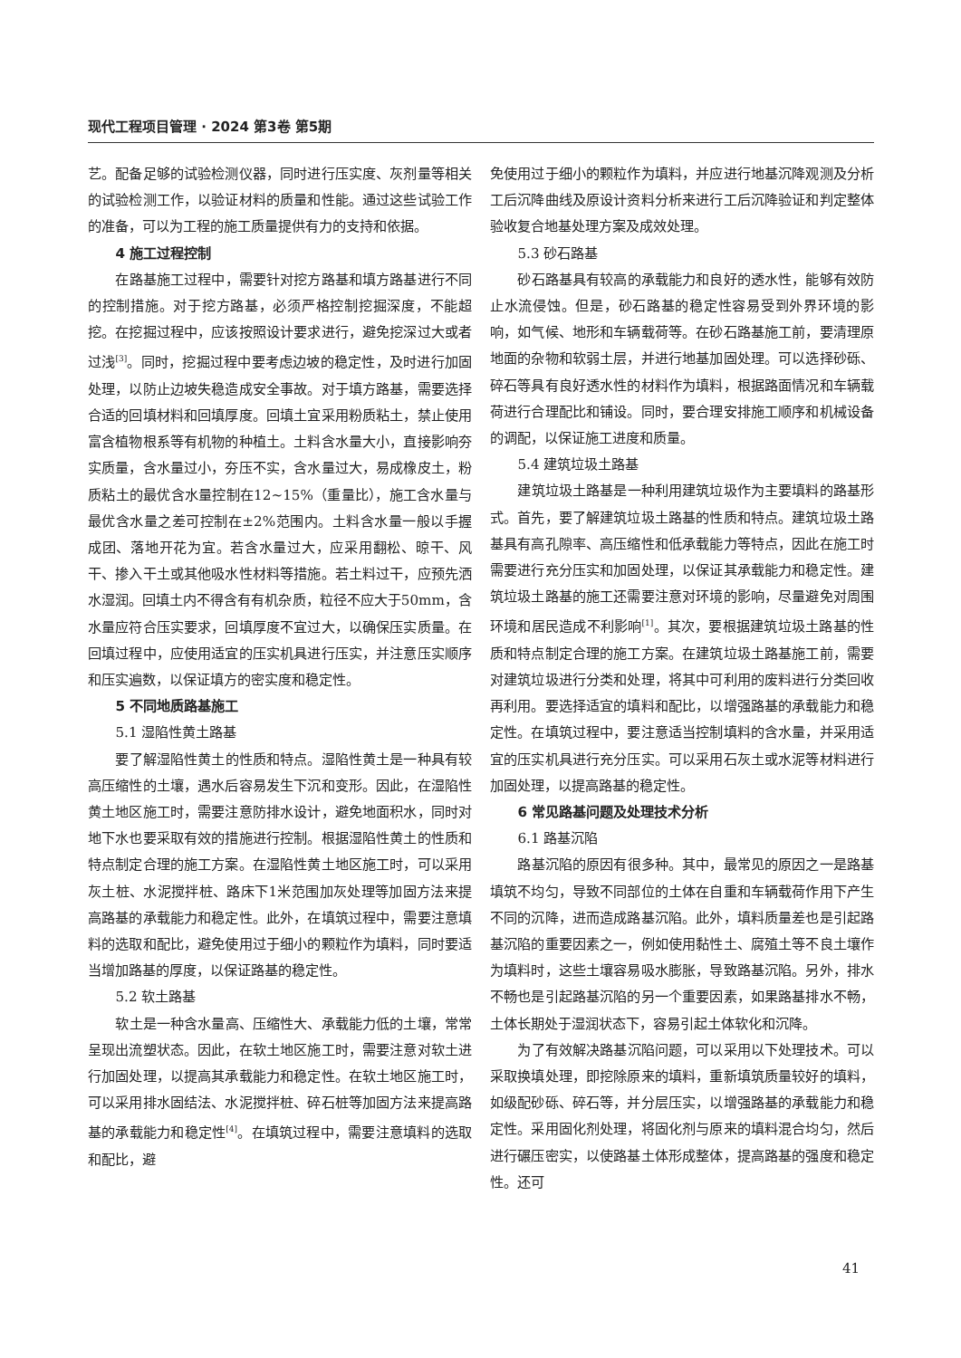现代工程项目管理 · 2024 第3卷 第5期
艺。配备足够的试验检测仪器，同时进行压实度、灰剂量等相关的试验检测工作，以验证材料的质量和性能。通过这些试验工作的准备，可以为工程的施工质量提供有力的支持和依据。
4 施工过程控制
在路基施工过程中，需要针对挖方路基和填方路基进行不同的控制措施。对于挖方路基，必须严格控制挖掘深度，不能超挖。在挖掘过程中，应该按照设计要求进行，避免挖深过大或者过浅<sup>[3]</sup>。同时，挖掘过程中要考虑边坡的稳定性，及时进行加固处理，以防止边坡失稳造成安全事故。对于填方路基，需要选择合适的回填材料和回填厚度。回填土宜采用粉质粘土，禁止使用富含植物根系等有机物的种植土。土料含水量大小，直接影响夯实质量，含水量过小，夯压不实，含水量过大，易成橡皮土，粉质粘土的最优含水量控制在12~15%（重量比），施工含水量与最优含水量之差可控制在±2%范围内。土料含水量一般以手握成团、落地开花为宜。若含水量过大，应采用翻松、晾干、风干、掺入干土或其他吸水性材料等措施。若土料过干，应预先洒水湿润。回填土内不得含有有机杂质，粒径不应大于50mm，含水量应符合压实要求，回填厚度不宜过大，以确保压实质量。在回填过程中，应使用适宜的压实机具进行压实，并注意压实顺序和压实遍数，以保证填方的密实度和稳定性。
5 不同地质路基施工
5.1 湿陷性黄土路基
要了解湿陷性黄土的性质和特点。湿陷性黄土是一种具有较高压缩性的土壤，遇水后容易发生下沉和变形。因此，在湿陷性黄土地区施工时，需要注意防排水设计，避免地面积水，同时对地下水也要采取有效的措施进行控制。根据湿陷性黄土的性质和特点制定合理的施工方案。在湿陷性黄土地区施工时，可以采用灰土桩、水泥搅拌桩、路床下1米范围加灰处理等加固方法来提高路基的承载能力和稳定性。此外，在填筑过程中，需要注意填料的选取和配比，避免使用过于细小的颗粒作为填料，同时要适当增加路基的厚度，以保证路基的稳定性。
5.2 软土路基
软土是一种含水量高、压缩性大、承载能力低的土壤，常常呈现出流塑状态。因此，在软土地区施工时，需要注意对软土进行加固处理，以提高其承载能力和稳定性。在软土地区施工时，可以采用排水固结法、水泥搅拌桩、碎石桩等加固方法来提高路基的承载能力和稳定性<sup>[4]</sup>。在填筑过程中，需要注意填料的选取和配比，避
免使用过于细小的颗粒作为填料，并应进行地基沉降观测及分析工后沉降曲线及原设计资料分析来进行工后沉降验证和判定整体验收复合地基处理方案及成效处理。
5.3 砂石路基
砂石路基具有较高的承载能力和良好的透水性，能够有效防止水流侵蚀。但是，砂石路基的稳定性容易受到外界环境的影响，如气候、地形和车辆载荷等。在砂石路基施工前，要清理原地面的杂物和软弱土层，并进行地基加固处理。可以选择砂砾、碎石等具有良好透水性的材料作为填料，根据路面情况和车辆载荷进行合理配比和铺设。同时，要合理安排施工顺序和机械设备的调配，以保证施工进度和质量。
5.4 建筑垃圾土路基
建筑垃圾土路基是一种利用建筑垃圾作为主要填料的路基形式。首先，要了解建筑垃圾土路基的性质和特点。建筑垃圾土路基具有高孔隙率、高压缩性和低承载能力等特点，因此在施工时需要进行充分压实和加固处理，以保证其承载能力和稳定性。建筑垃圾土路基的施工还需要注意对环境的影响，尽量避免对周围环境和居民造成不利影响<sup>[1]</sup>。其次，要根据建筑垃圾土路基的性质和特点制定合理的施工方案。在建筑垃圾土路基施工前，需要对建筑垃圾进行分类和处理，将其中可利用的废料进行分类回收再利用。要选择适宜的填料和配比，以增强路基的承载能力和稳定性。在填筑过程中，要注意适当控制填料的含水量，并采用适宜的压实机具进行充分压实。可以采用石灰土或水泥等材料进行加固处理，以提高路基的稳定性。
6 常见路基问题及处理技术分析
6.1 路基沉陷
路基沉陷的原因有很多种。其中，最常见的原因之一是路基填筑不均匀，导致不同部位的土体在自重和车辆载荷作用下产生不同的沉降，进而造成路基沉陷。此外，填料质量差也是引起路基沉陷的重要因素之一，例如使用黏性土、腐殖土等不良土壤作为填料时，这些土壤容易吸水膨胀，导致路基沉陷。另外，排水不畅也是引起路基沉陷的另一个重要因素，如果路基排水不畅，土体长期处于湿润状态下，容易引起土体软化和沉降。
为了有效解决路基沉陷问题，可以采用以下处理技术。可以采取换填处理，即挖除原来的填料，重新填筑质量较好的填料，如级配砂砾、碎石等，并分层压实，以增强路基的承载能力和稳定性。采用固化剂处理，将固化剂与原来的填料混合均匀，然后进行碾压密实，以使路基土体形成整体，提高路基的强度和稳定性。还可
41